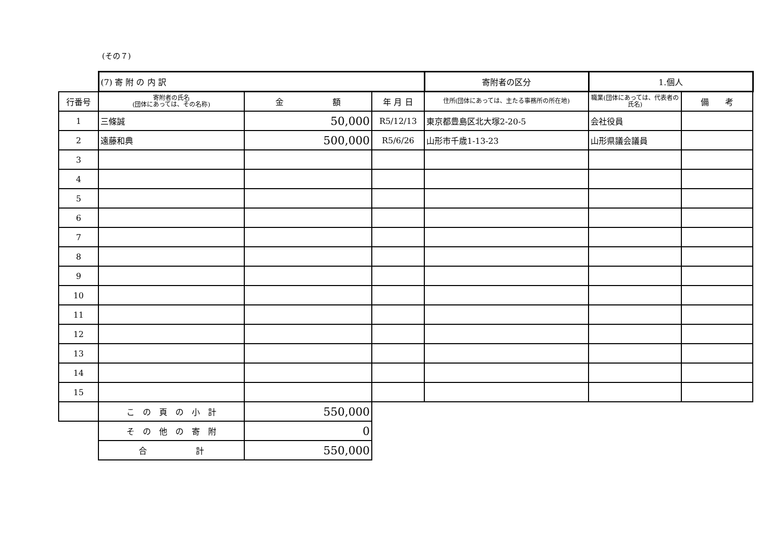(その７)
| | (7) 寄 附 の 内 訳 | | | 寄附者の区分 | 1.個人 | |
| 行番号 | 寄附者の氏名 (団体にあっては、その名称) | 金 額 | 年 月 日 | 住所(団体にあっては、主たる事務所の所在地) | 職業(団体にあっては、代表者の氏名) | 備 考 |
| 1 | 三條誠 | 50,000 | R5/12/13 | 東京都豊島区北大塚2-20-5 | 会社役員 | |
| 2 | 遠藤和典 | 500,000 | R5/6/26 | 山形市千歳1-13-23 | 山形県議会議員 | |
| 3 | | | | | | |
| 4 | | | | | | |
| 5 | | | | | | |
| 6 | | | | | | |
| 7 | | | | | | |
| 8 | | | | | | |
| 9 | | | | | | |
| 10 | | | | | | |
| 11 | | | | | | |
| 12 | | | | | | |
| 13 | | | | | | |
| 14 | | | | | | |
| 15 | | | | | | |
| | こ の 頁 の 小 計 | 550,000 | | | | |
| | そ の 他 の 寄 附 | 0 | | | | |
| | 合 計 | 550,000 | | | | |